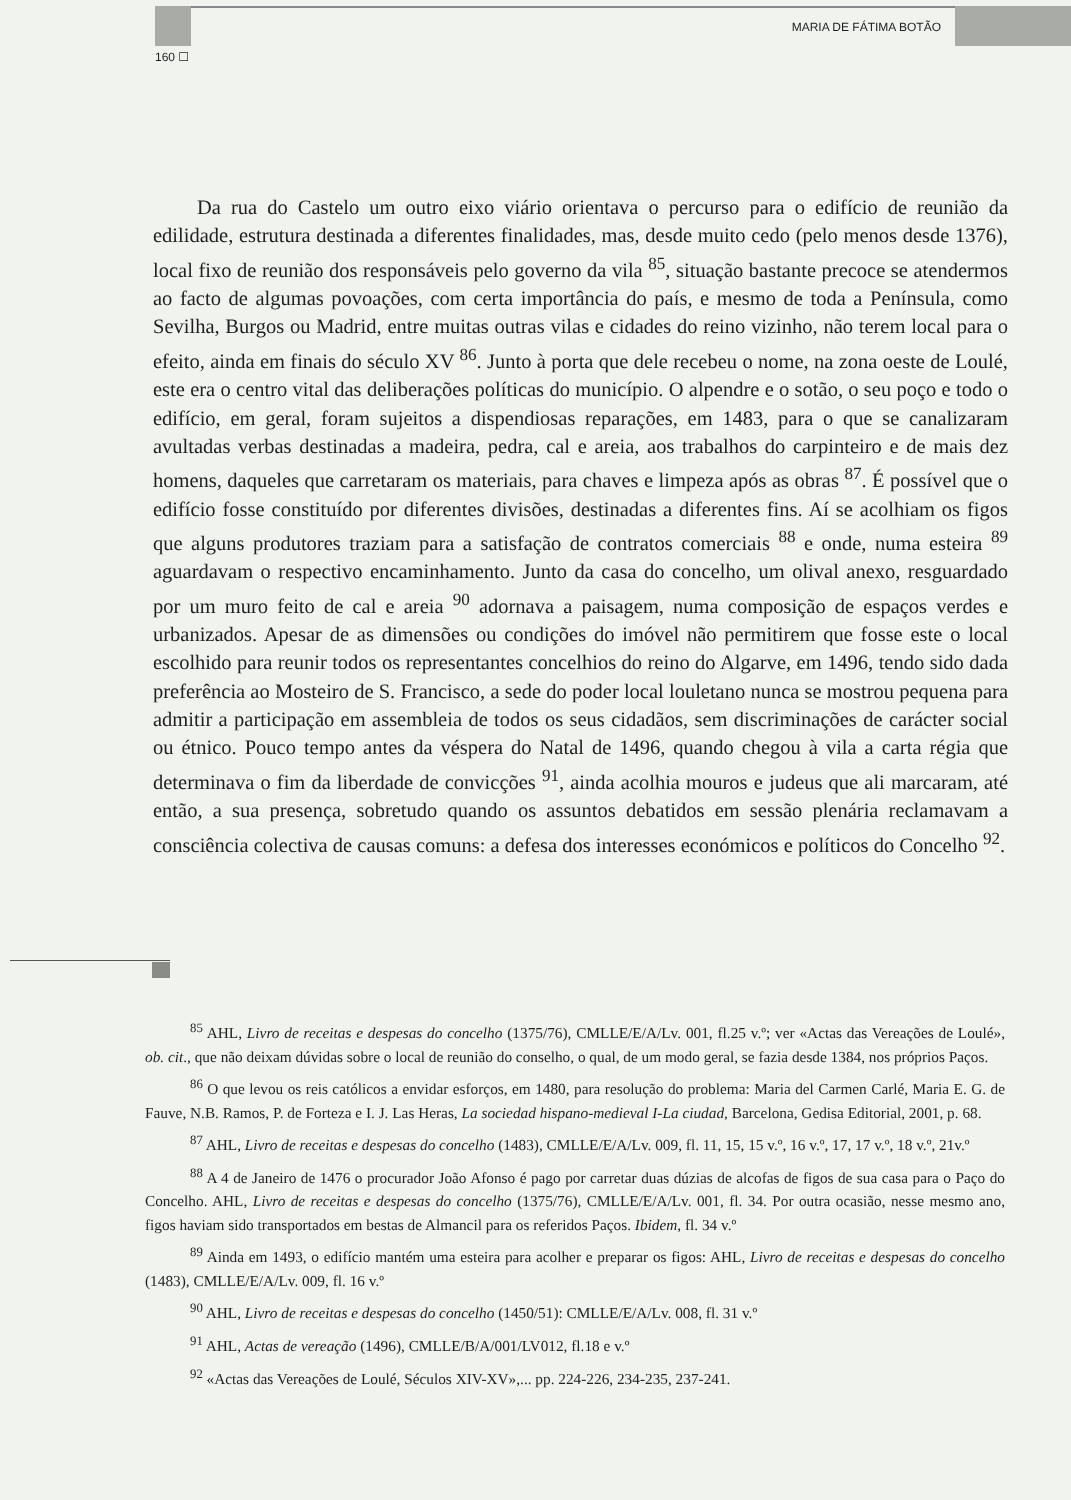160 ☐ MARIA DE FÁTIMA BOTÃO
Da rua do Castelo um outro eixo viário orientava o percurso para o edifício de reunião da edilidade, estrutura destinada a diferentes finalidades, mas, desde muito cedo (pelo menos desde 1376), local fixo de reunião dos responsáveis pelo governo da vila <sup>85</sup>, situação bastante precoce se atendermos ao facto de algumas povoações, com certa importância do país, e mesmo de toda a Península, como Sevilha, Burgos ou Madrid, entre muitas outras vilas e cidades do reino vizinho, não terem local para o efeito, ainda em finais do século XV <sup>86</sup>. Junto à porta que dele recebeu o nome, na zona oeste de Loulé, este era o centro vital das deliberações políticas do município. O alpendre e o sotão, o seu poço e todo o edifício, em geral, foram sujeitos a dispendiosas reparações, em 1483, para o que se canalizaram avultadas verbas destinadas a madeira, pedra, cal e areia, aos trabalhos do carpinteiro e de mais dez homens, daqueles que carretaram os materiais, para chaves e limpeza após as obras <sup>87</sup>. É possível que o edifício fosse constituído por diferentes divisões, destinadas a diferentes fins. Aí se acolhiam os figos que alguns produtores traziam para a satisfação de contratos comerciais <sup>88</sup> e onde, numa esteira <sup>89</sup> aguardavam o respectivo encaminhamento. Junto da casa do concelho, um olival anexo, resguardado por um muro feito de cal e areia <sup>90</sup> adornava a paisagem, numa composição de espaços verdes e urbanizados. Apesar de as dimensões ou condições do imóvel não permitirem que fosse este o local escolhido para reunir todos os representantes concelhios do reino do Algarve, em 1496, tendo sido dada preferência ao Mosteiro de S. Francisco, a sede do poder local louletano nunca se mostrou pequena para admitir a participação em assembleia de todos os seus cidadãos, sem discriminações de carácter social ou étnico. Pouco tempo antes da véspera do Natal de 1496, quando chegou à vila a carta régia que determinava o fim da liberdade de convicções <sup>91</sup>, ainda acolhia mouros e judeus que ali marcaram, até então, a sua presença, sobretudo quando os assuntos debatidos em sessão plenária reclamavam a consciência colectiva de causas comuns: a defesa dos interesses económicos e políticos do Concelho <sup>92</sup>.
<sup>85</sup> AHL, Livro de receitas e despesas do concelho (1375/76), CMLLE/E/A/Lv. 001, fl.25 v.º; ver «Actas das Vereações de Loulé», ob. cit., que não deixam dúvidas sobre o local de reunião do conselho, o qual, de um modo geral, se fazia desde 1384, nos próprios Paços.
<sup>86</sup> O que levou os reis católicos a envidar esforços, em 1480, para resolução do problema: Maria del Carmen Carlé, Maria E. G. de Fauve, N.B. Ramos, P. de Forteza e I. J. Las Heras, La sociedad hispano-medieval I-La ciudad, Barcelona, Gedisa Editorial, 2001, p. 68.
<sup>87</sup> AHL, Livro de receitas e despesas do concelho (1483), CMLLE/E/A/Lv. 009, fl. 11, 15, 15 v.º, 16 v.º, 17, 17 v.º, 18 v.º, 21v.º
<sup>88</sup> A 4 de Janeiro de 1476 o procurador João Afonso é pago por carretar duas dúzias de alcofas de figos de sua casa para o Paço do Concelho. AHL, Livro de receitas e despesas do concelho (1375/76), CMLLE/E/A/Lv. 001, fl. 34. Por outra ocasião, nesse mesmo ano, figos haviam sido transportados em bestas de Almancil para os referidos Paços. Ibidem, fl. 34 v.º
<sup>89</sup> Ainda em 1493, o edifício mantém uma esteira para acolher e preparar os figos: AHL, Livro de receitas e despesas do concelho (1483), CMLLE/E/A/Lv. 009, fl. 16 v.º
<sup>90</sup> AHL, Livro de receitas e despesas do concelho (1450/51): CMLLE/E/A/Lv. 008, fl. 31 v.º
<sup>91</sup> AHL, Actas de vereação (1496), CMLLE/B/A/001/LV012, fl.18 e v.º
<sup>92</sup> «Actas das Vereações de Loulé, Séculos XIV-XV»,... pp. 224-226, 234-235, 237-241.